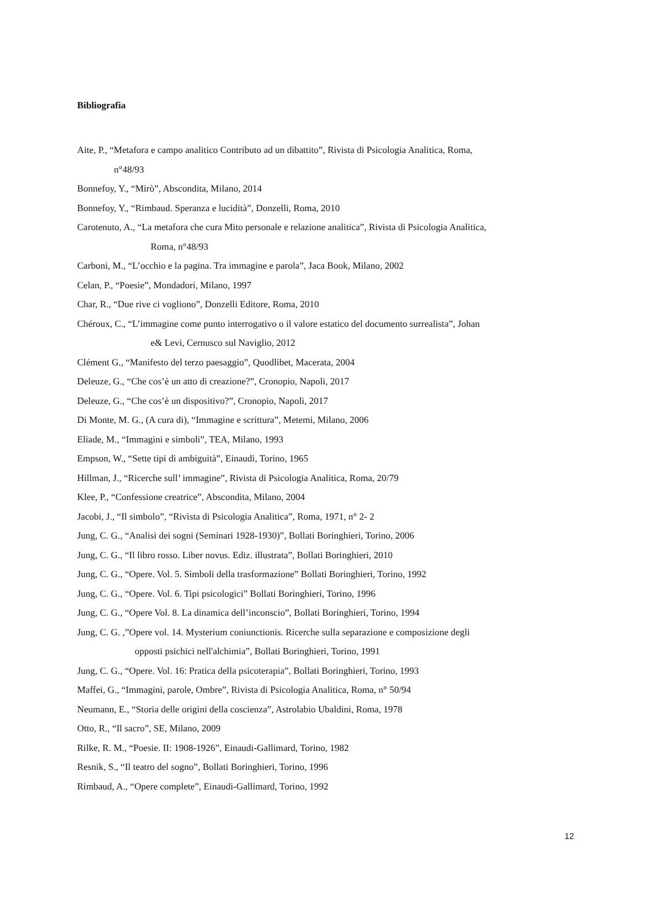Bibliografia
Aite, P., “Metafora e campo analitico Contributo ad un dibattito”, Rivista di Psicologia Analitica, Roma,
n°48/93
Bonnefoy, Y., “Mirò”, Abscondita, Milano, 2014
Bonnefoy, Y., “Rimbaud. Speranza e lucidità”, Donzelli, Roma, 2010
Carotenuto, A., “La metafora che cura Mito personale e relazione analitica”, Rivista di Psicologia Analitica,
Roma, n°48/93
Carboni, M., “L’occhio e la pagina. Tra immagine e parola”, Jaca Book, Milano, 2002
Celan, P., “Poesie”, Mondadori, Milano, 1997
Char, R., “Due rive ci vogliono”, Donzelli Editore, Roma, 2010
Chéroux, C., “L’immagine come punto interrogativo o il valore estatico del documento surrealista”, Johan
e& Levi, Cernusco sul Naviglio, 2012
Clément G., “Manifesto del terzo paesaggio”, Quodlibet, Macerata, 2004
Deleuze, G., “Che cos’è un atto di creazione?”, Cronopio, Napoli, 2017
Deleuze, G., “Che cos’è un dispositivo?”, Cronopio, Napoli, 2017
Di Monte, M. G., (A cura di), “Immagine e scrittura”, Metemi, Milano, 2006
Eliade, M., “Immagini e simboli”, TEA, Milano, 1993
Empson, W., “Sette tipi di ambiguità”, Einaudi, Torino, 1965
Hillman, J., “Ricerche sull’ immagine”, Rivista di Psicologia Analitica, Roma, 20/79
Klee, P., “Confessione creatrice”, Abscondita, Milano, 2004
Jacobi, J., “Il simbolo”, “Rivista di Psicologia Analitica”, Roma, 1971, n° 2- 2
Jung, C. G., “Analisi dei sogni (Seminari 1928-1930)”, Bollati Boringhieri, Torino, 2006
Jung, C. G., “Il libro rosso. Liber novus. Ediz. illustrata”, Bollati Boringhieri, 2010
Jung, C. G., “Opere. Vol. 5. Simboli della trasformazione” Bollati Boringhieri, Torino, 1992
Jung, C. G., “Opere. Vol. 6. Tipi psicologici” Bollati Boringhieri, Torino, 1996
Jung, C. G., “Opere Vol. 8. La dinamica dell’inconscio”, Bollati Boringhieri, Torino, 1994
Jung, C. G. ,”Opere vol. 14. Mysterium coniunctionis. Ricerche sulla separazione e composizione degli
opposti psichici nell'alchimia”, Bollati Boringhieri, Torino, 1991
Jung, C. G., “Opere. Vol. 16: Pratica della psicoterapia”, Bollati Boringhieri, Torino, 1993
Maffei, G., “Immagini, parole, Ombre”, Rivista di Psicologia Analitica, Roma, n° 50/94
Neumann, E., “Storia delle origini della coscienza”, Astrolabio Ubaldini, Roma, 1978
Otto, R., “Il sacro”, SE, Milano, 2009
Rilke, R. M., “Poesie. II: 1908-1926”, Einaudi-Gallimard, Torino, 1982
Resnik, S., “Il teatro del sogno”, Bollati Boringhieri, Torino, 1996
Rimbaud, A., “Opere complete”, Einaudi-Gallimard, Torino, 1992
12